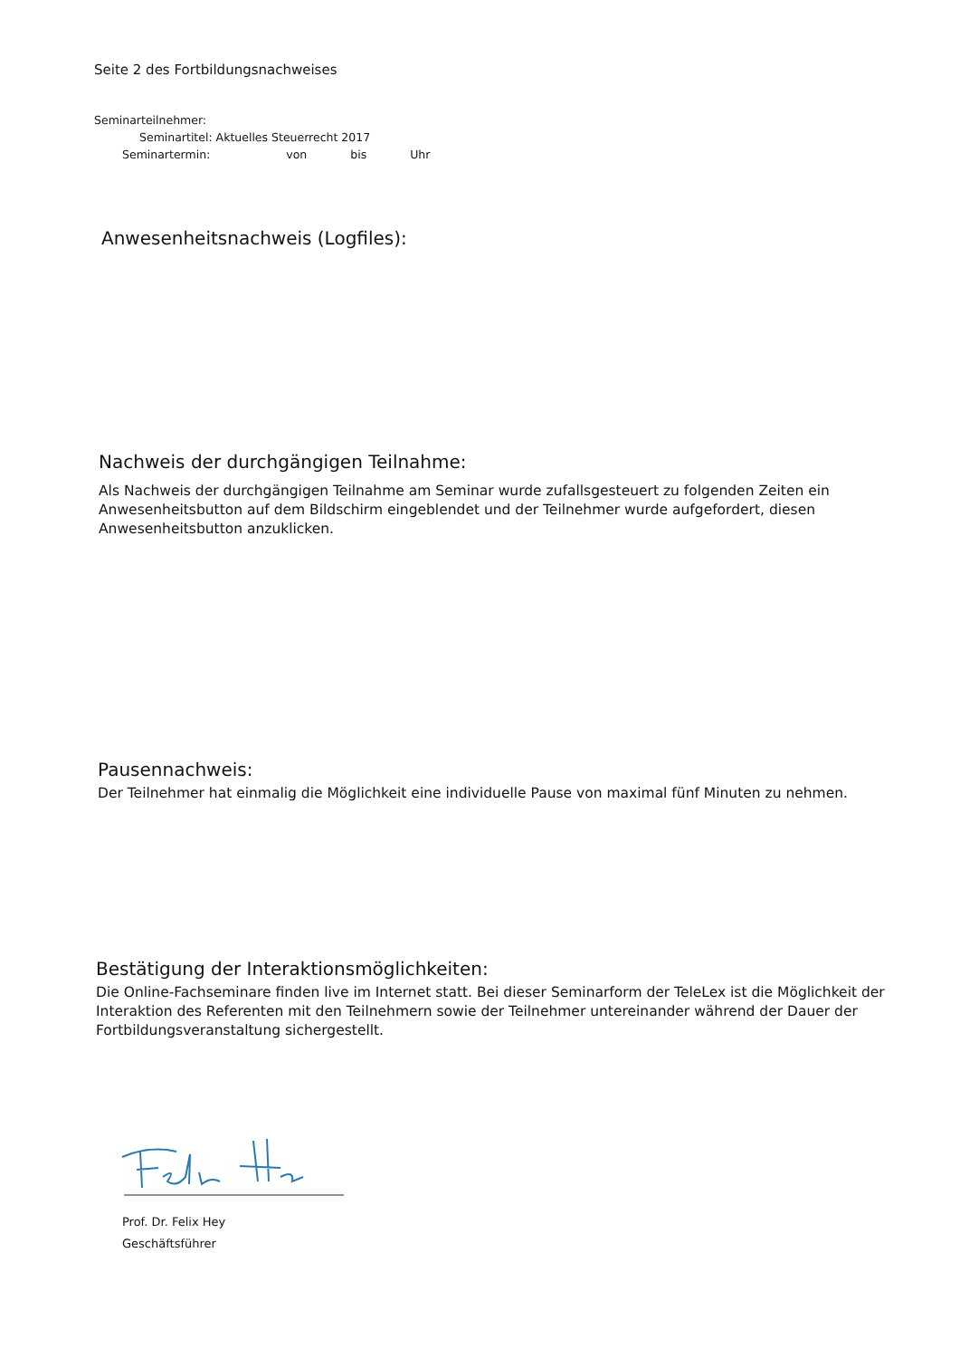Seite 2 des Fortbildungsnachweises
Seminarteilnehmer:
Seminartitel: Aktuelles Steuerrecht 2017
Seminartermin: von bis Uhr
Anwesenheitsnachweis (Logfiles):
Nachweis der durchgängigen Teilnahme:
Als Nachweis der durchgängigen Teilnahme am Seminar wurde zufallsgesteuert zu folgenden Zeiten ein Anwesenheitsbutton auf dem Bildschirm eingeblendet und der Teilnehmer wurde aufgefordert, diesen Anwesenheitsbutton anzuklicken.
Pausennachweis:
Der Teilnehmer hat einmalig die Möglichkeit eine individuelle Pause von maximal fünf Minuten zu nehmen.
Bestätigung der Interaktionsmöglichkeiten:
Die Online-Fachseminare finden live im Internet statt. Bei dieser Seminarform der TeleLex ist die Möglichkeit der Interaktion des Referenten mit den Teilnehmern sowie der Teilnehmer untereinander während der Dauer der Fortbildungsveranstaltung sichergestellt.
Prof. Dr. Felix Hey
Geschäftsführer